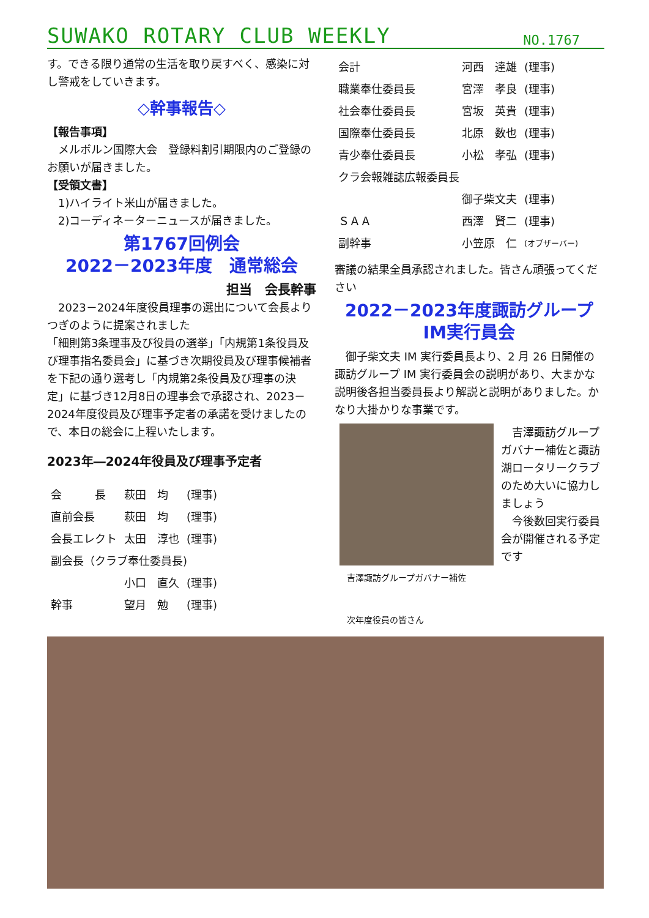SUWAKO ROTARY CLUB WEEKLY NO.1767
す。できる限り通常の生活を取り戻すべく、感染に対し警戒をしていきます。
◇幹事報告◇
【報告事項】
　メルボルン国際大会　登録料割引期限内のご登録のお願いが届きました。
【受領文書】
　1)ハイライト米山が届きました。
　2)コーディネーターニュースが届きました。
第1767回例会
2022－2023年度　通常総会
担当　会長幹事
　2023－2024年度役員理事の選出について会長よりつぎのように提案されました
「細則第3条理事及び役員の選挙」「内規第1条役員及び理事指名委員会」に基づき次期役員及び理事候補者を下記の通り選考し「内規第2条役員及び理事の決定」に基づき12月8日の理事会で承認され、2023－2024年度役員及び理事予定者の承諾を受けましたので、本日の総会に上程いたします。
2023年―2024年役員及び理事予定者
| 会 長 | 萩田 均 | (理事) |
| 直前会長 | 萩田 均 | (理事) |
| 会長エレクト | 太田 淳也 | (理事) |
| 副会長（クラブ奉仕委員長) | | |
| | 小口 直久 | (理事) |
| 幹事 | 望月 勉 | (理事) |
| 会計 | 河西 達雄 | (理事) |
| 職業奉仕委員長 | 宮澤 孝良 | (理事) |
| 社会奉仕委員長 | 宮坂 英貴 | (理事) |
| 国際奉仕委員長 | 北原 数也 | (理事) |
| 青少奉仕委員長 | 小松 孝弘 | (理事) |
| クラ会報雑誌広報委員長 | | |
| | 御子柴文夫 | (理事) |
| ＳＡＡ | 西澤 賢二 | (理事) |
| 副幹事 | 小笠原 仁 | (オブザーバー) |
審議の結果全員承認されました。皆さん頑張ってください
2022－2023年度諏訪グループ
IM実行員会
　御子柴文夫 IM 実行委員長より、2 月 26 日開催の諏訪グループ IM 実行委員会の説明があり、大まかな説明後各担当委員長より解説と説明がありました。かなり大掛かりな事業です。
吉澤諏訪グループガバナー補佐
　吉澤諏訪グループガバナー補佐と諏訪湖ロータリークラブのため大いに協力しましょう
　今後数回実行委員会が開催される予定です
次年度役員の皆さん